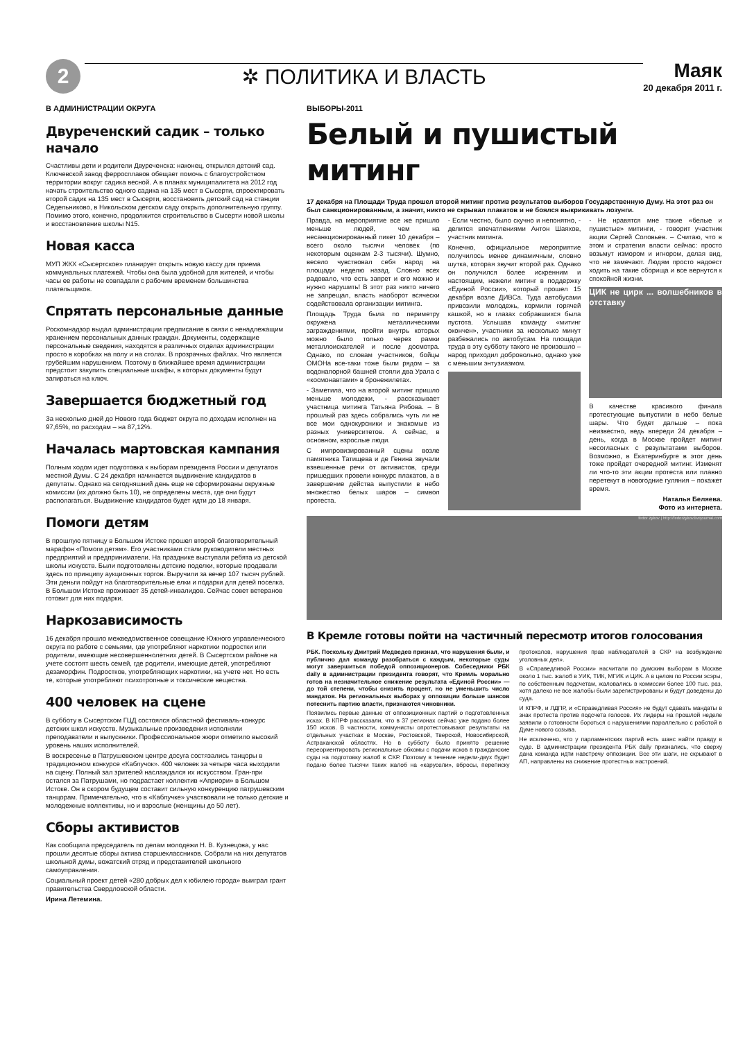2
✲ ПОЛИТИКА И ВЛАСТЬ Маяк
20 декабря 2011 г.
В АДМИНИСТРАЦИИ ОКРУГА
Двуреченский садик – только начало
Счастливы дети и родители Двуреченска: наконец, открылся детский сад. Ключевской завод ферросплавов обещает помочь с благоустройством территории вокруг садика весной. А в планах муниципалитета на 2012 год начать строительство одного садика на 135 мест в Сысерти, спроектировать второй садик на 135 мест в Сысерти, восстановить детский сад на станции Седельниково, в Никольском детском саду открыть дополнительную группу. Помимо этого, конечно, продолжится строительство в Сысерти новой школы и восстановление школы N15.
Новая касса
МУП ЖКХ «Сысертское» планирует открыть новую кассу для приема коммунальных платежей. Чтобы она была удобной для жителей, и чтобы часы ее работы не совпадали с рабочим временем большинства плательщиков.
Спрятать персональные данные
Роскомнадзор выдал администрации предписание в связи с ненадлежащим хранением персональных данных граждан. Документы, содержащие персональные сведения, находятся в различных отделах администрации просто в коробках на полу и на столах. В прозрачных файлах. Что является грубейшим нарушением. Поэтому в ближайшее время администрации предстоит закупить специальные шкафы, в которых документы будут запираться на ключ.
Завершается бюджетный год
За несколько дней до Нового года бюджет округа по доходам исполнен на 97,65%, по расходам – на 87,12%.
Началась мартовская кампания
Полным ходом идет подготовка к выборам президента России и депутатов местной Думы. С 24 декабря начинается выдвижение кандидатов в депутаты. Однако на сегодняшний день еще не сформированы окружные комиссии (их должно быть 10), не определены места, где они будут располагаться. Выдвижение кандидатов будет идти до 18 января.
Помоги детям
В прошлую пятницу в Большом Истоке прошел второй благотворительный марафон «Помоги детям». Его участниками стали руководители местных предприятий и предприниматели. На празднике выступали ребята из детской школы искусств. Были подготовлены детские поделки, которые продавали здесь по принципу аукционных торгов. Выручили за вечер 107 тысяч рублей. Эти деньги пойдут на благотворительные елки и подарки для детей поселка. В Большом Истоке проживает 35 детей-инвалидов. Сейчас совет ветеранов готовит для них подарки.
Наркозависимость
16 декабря прошло межведомственное совещание Южного управленческого округа по работе с семьями, где употребляют наркотики подростки или родители, имеющие несовершеннолетних детей. В Сысертском районе на учете состоят шесть семей, где родители, имеющие детей, употребляют дезаморфин. Подростков, употребляющих наркотики, на учете нет. Но есть те, которые употребляют психотропные и токсические вещества.
400 человек на сцене
В субботу в Сысертском ГЦД состоялся областной фестиваль-конкурс детских школ искусств. Музыкальные произведения исполняли преподаватели и выпускники. Профессиональное жюри отметило высокий уровень наших исполнителей.
В воскресенье в Патрушевском центре досуга состязались танцоры в традиционном конкурсе «Каблучок». 400 человек за четыре часа выходили на сцену. Полный зал зрителей наслаждался их искусством. Гран-при остался за Патрушами, но подрастает коллектив «Априори» в Большом Истоке. Он в скором будущем составит сильную конкуренцию патрушевским танцорам. Примечательно, что в «Каблучке» участвовали не только детские и молодежные коллективы, но и взрослые (женщины до 50 лет).
Сборы активистов
Как сообщила председатель по делам молодежи Н. В. Кузнецова, у нас прошли десятые сборы актива старшеклассников. Собрали на них депутатов школьной думы, вожатский отряд и представителей школьного самоуправления.
Социальный проект детей «280 добрых дел к юбилею города» выиграл грант правительства Свердловской области.
Ирина Летемина.
ВЫБОРЫ-2011
Белый и пушистый митинг
17 декабря на Площади Труда прошел второй митинг против результатов выборов Государственную Думу. На этот раз он был санкционированным, а значит, никто не скрывал плакатов и не боялся выкрикивать лозунги.
Правда, на мероприятие все же пришло меньше людей, чем на несанкционированный пикет 10 декабря – всего около тысячи человек (по некоторым оценкам 2-3 тысячи). Шумно, весело чувствовал себя народ на площади неделю назад. Словно всех радовало, что есть запрет и его можно и нужно нарушить! В этот раз никто ничего не запрещал, власть наоборот всячески содействовала организации митинга.
Площадь Труда была по периметру окружена металлическими заграждениями, пройти внутрь которых можно было только через рамки металлоискателей и после досмотра. Однако, по словам участников, бойцы ОМОНа все-таки тоже были рядом – за водонапорной башней стояли два Урала с «космонавтами» в бронежилетах.
- Заметила, что на второй митинг пришло меньше молодежи, - рассказывает участница митинга Татьяна Рябова. – В прошлый раз здесь собрались чуть ли не все мои однокурсники и знакомые из разных университетов. А сейчас, в основном, взрослые люди.
С импровизированный сцены возле памятника Татищева и де Генина звучали взвешенные речи от активистов, среди пришедших провели конкурс плакатов, а в завершение действа выпустили в небо множество белых шаров – символ протеста.
- Если честно, было скучно и непонятно, - делится впечатлениями Антон Шаяхов, участник митинга.
Конечно, официальное мероприятие получилось менее динамичным, словно шутка, которая звучит второй раз. Однако он получился более искренним и настоящим, нежели митинг в поддержку «Единой России», который прошел 15 декабря возле ДИВСа. Туда автобусами привозили молодежь, кормили горячей кашкой, но в глазах собравшихся была пустота. Услышав команду «митинг окончен», участники за несколько минут разбежались по автобусам. На площади труда в эту субботу такого не произошло – народ приходил добровольно, однако уже с меньшим энтузиазмом.
- Не нравятся мне такие «белые и пушистые» митинги, - говорит участник акции Сергей Соловьев. – Считаю, что в этом и стратегия власти сейчас: просто возьмут измором и игнором, делая вид, что не замечают. Людям просто надоест ходить на такие сборища и все вернутся к спокойной жизни.
ЦИК не цирк ... волшебников в отставку
В качестве красивого финала протестующие выпустили в небо белые шары. Что будет дальше – пока неизвестно, ведь впереди 24 декабря – день, когда в Москве пройдет митинг несогласных с результатами выборов. Возможно, в Екатеринбурге в этот день тоже пройдет очередной митинг. Изменят ли что-то эти акции протеста или плавно перетекут в новогодние гуляния – покажет время.
Наталья Беляева.
Фото из интернета.
fedor zykov | http://fedorzykov.livejournal.com
В Кремле готовы пойти на частичный пересмотр итогов голосования
РБК. Поскольку Дмитрий Медведев признал, что нарушения были, и публично дал команду разобраться с каждым, некоторые суды могут завершиться победой оппозиционеров. Собеседники РБК daily в администрации президента говорят, что Кремль морально готов на незначительное снижение результата «Единой России» — до той степени, чтобы снизить процент, но не уменьшить число мандатов. На региональных выборах у оппозиции больше шансов потеснить партию власти, признаются чиновники.
Появились первые данные от оппозиционных партий о подготовленных исках. В КПРФ рассказали, что в 37 регионах сейчас уже подано более 150 исков. В частности, коммунисты опротестовывают результаты на отдельных участках в Москве, Ростовской, Тверской, Новосибирской, Астраханской областях. Но в субботу было принято решение переориентировать региональные обкомы с подачи исков в гражданские суды на подготовку жалоб в СКР. Поэтому в течение недели-двух будет подано более тысячи таких жалоб на «карусели», вбросы, переписку протоколов, нарушения прав наблюдателей в СКР на возбуждение уголовных дел».
В «Справедливой России» насчитали по думским выборам в Москве около 1 тыс. жалоб в УИК, ТИК, МГИК и ЦИК. А в целом по России эсэры, по собственным подсчетам, жаловались в комиссии более 100 тыс. раз, хотя далеко не все жалобы были зарегистрированы и будут доведены до суда.
И КПРФ, и ЛДПР, и «Справедливая Россия» не будут сдавать мандаты в знак протеста против подсчета голосов. Их лидеры на прошлой неделе заявили о готовности бороться с нарушениями параллельно с работой в Думе нового созыва.
Не исключено, что у парламентских партий есть шанс найти правду в суде. В администрации президента РБК daily признались, что сверху дана команда идти навстречу оппозиции. Все эти шаги, не скрывают в АП, направлены на снижение протестных настроений.